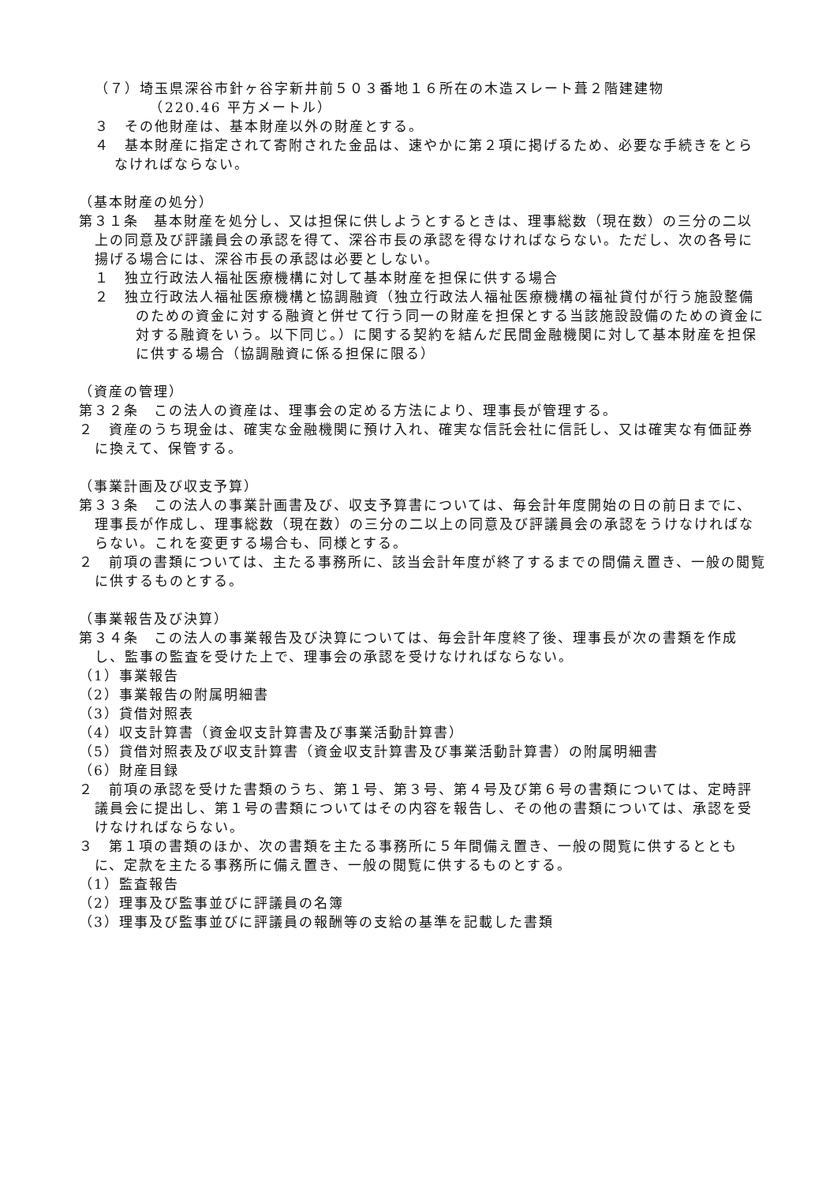（７）埼玉県深谷市針ヶ谷字新井前５０３番地１６所在の木造スレート葺２階建建物
　　（220.46 平方メートル）
３　その他財産は、基本財産以外の財産とする。
４　基本財産に指定されて寄附された金品は、速やかに第２項に掲げるため、必要な手続きをとらなければならない。
（基本財産の処分）
第３１条　基本財産を処分し、又は担保に供しようとするときは、理事総数（現在数）の三分の二以上の同意及び評議員会の承認を得て、深谷市長の承認を得なければならない。ただし、次の各号に揚げる場合には、深谷市長の承認は必要としない。
１　独立行政法人福祉医療機構に対して基本財産を担保に供する場合
２　独立行政法人福祉医療機構と協調融資（独立行政法人福祉医療機構の福祉貸付が行う施設整備のための資金に対する融資と併せて行う同一の財産を担保とする当該施設設備のための資金に対する融資をいう。以下同じ。）に関する契約を結んだ民間金融機関に対して基本財産を担保に供する場合（協調融資に係る担保に限る）
（資産の管理）
第３２条　この法人の資産は、理事会の定める方法により、理事長が管理する。
２　資産のうち現金は、確実な金融機関に預け入れ、確実な信託会社に信託し、又は確実な有価証券に換えて、保管する。
（事業計画及び収支予算）
第３３条　この法人の事業計画書及び、収支予算書については、毎会計年度開始の日の前日までに、理事長が作成し、理事総数（現在数）の三分の二以上の同意及び評議員会の承認をうけなければならない。これを変更する場合も、同様とする。
２　前項の書類については、主たる事務所に、該当会計年度が終了するまでの間備え置き、一般の閲覧に供するものとする。
（事業報告及び決算）
第３４条　この法人の事業報告及び決算については、毎会計年度終了後、理事長が次の書類を作成し、監事の監査を受けた上で、理事会の承認を受けなければならない。
（1）事業報告
（2）事業報告の附属明細書
（3）貸借対照表
（4）収支計算書（資金収支計算書及び事業活動計算書）
（5）貸借対照表及び収支計算書（資金収支計算書及び事業活動計算書）の附属明細書
（6）財産目録
２　前項の承認を受けた書類のうち、第１号、第３号、第４号及び第６号の書類については、定時評議員会に提出し、第１号の書類についてはその内容を報告し、その他の書類については、承認を受けなければならない。
３　第１項の書類のほか、次の書類を主たる事務所に５年間備え置き、一般の閲覧に供するとともに、定款を主たる事務所に備え置き、一般の閲覧に供するものとする。
（1）監査報告
（2）理事及び監事並びに評議員の名簿
（3）理事及び監事並びに評議員の報酬等の支給の基準を記載した書類